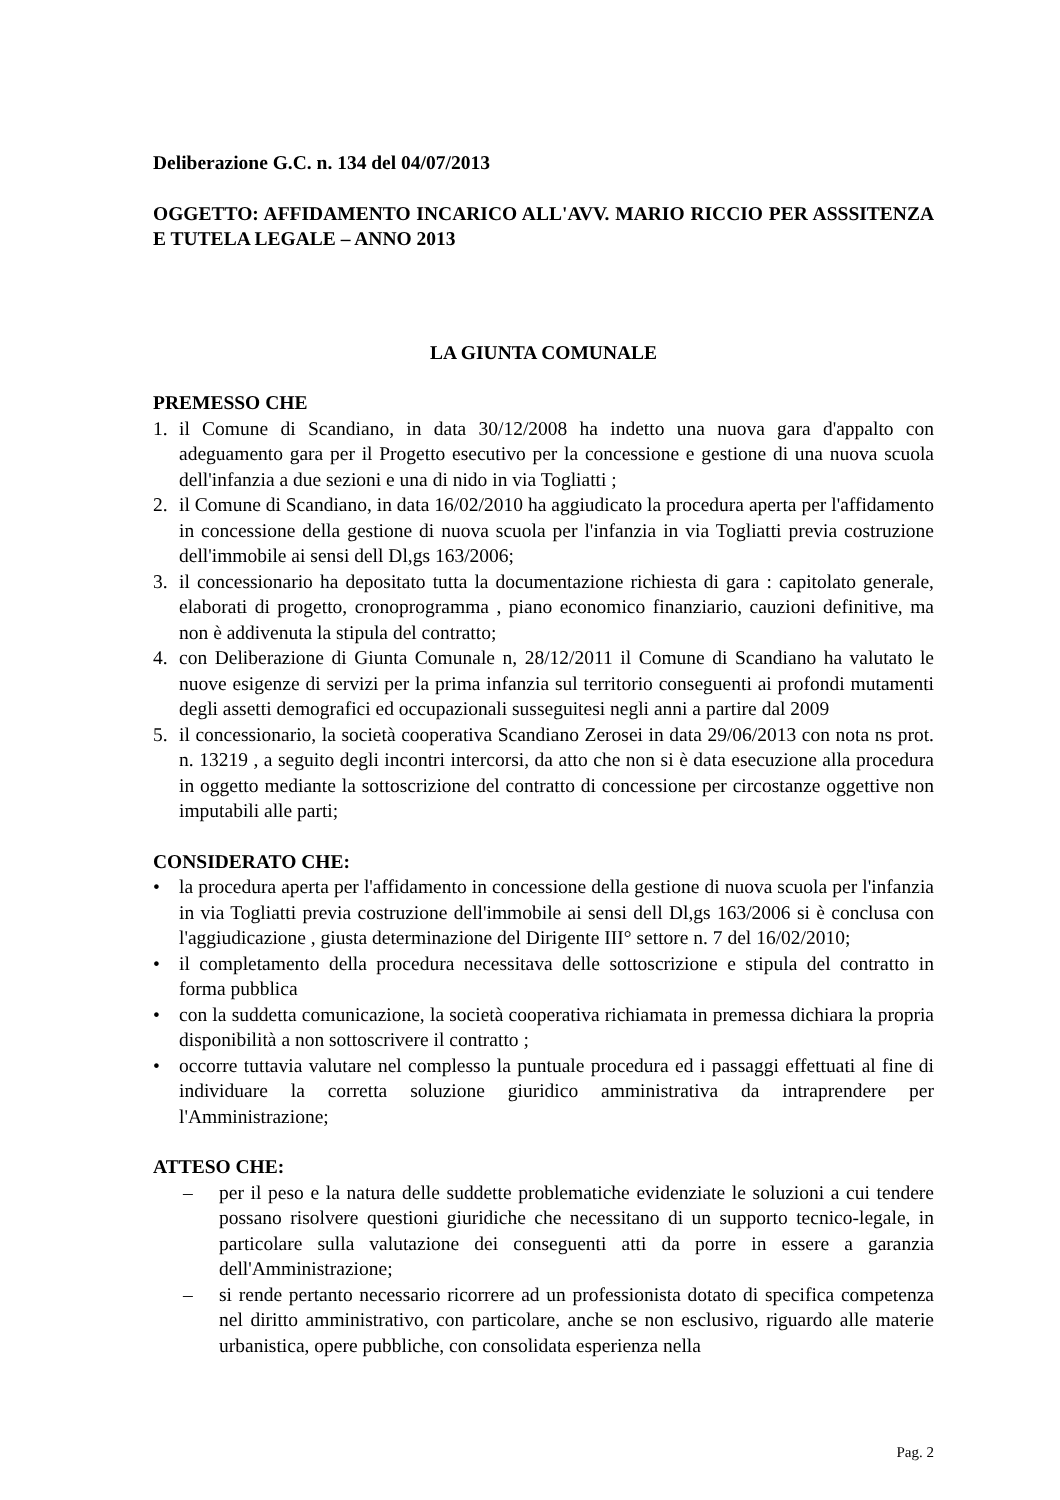Deliberazione G.C. n. 134 del 04/07/2013
OGGETTO: AFFIDAMENTO INCARICO ALL'AVV. MARIO RICCIO PER ASSSITENZA E TUTELA LEGALE – ANNO 2013
LA GIUNTA COMUNALE
PREMESSO CHE
1. il Comune di Scandiano, in data 30/12/2008 ha indetto una nuova gara d'appalto con adeguamento gara per il Progetto esecutivo per la concessione e gestione di una nuova scuola dell'infanzia a due sezioni e una di nido in via Togliatti ;
2. il Comune di Scandiano, in data 16/02/2010 ha aggiudicato la procedura aperta per l'affidamento in concessione della gestione di nuova scuola per l'infanzia in via Togliatti previa costruzione dell'immobile ai sensi dell Dl,gs 163/2006;
3. il concessionario ha depositato tutta la documentazione richiesta di gara : capitolato generale, elaborati di progetto, cronoprogramma , piano economico finanziario, cauzioni definitive, ma non è addivenuta la stipula del contratto;
4. con Deliberazione di Giunta Comunale n, 28/12/2011 il Comune di Scandiano ha valutato le nuove esigenze di servizi per la prima infanzia sul territorio conseguenti ai profondi mutamenti degli assetti demografici ed occupazionali susseguitesi negli anni a partire dal 2009
5. il concessionario, la società cooperativa Scandiano Zerosei in data 29/06/2013 con nota ns prot. n. 13219 , a seguito degli incontri intercorsi, da atto che non si è data esecuzione alla procedura in oggetto mediante la sottoscrizione del contratto di concessione per circostanze oggettive non imputabili alle parti;
CONSIDERATO CHE:
• la procedura aperta per l'affidamento in concessione della gestione di nuova scuola per l'infanzia in via Togliatti previa costruzione dell'immobile ai sensi dell Dl,gs 163/2006 si è conclusa con l'aggiudicazione , giusta determinazione del Dirigente III° settore n. 7 del 16/02/2010;
• il completamento della procedura necessitava delle sottoscrizione e stipula del contratto in forma pubblica
• con la suddetta comunicazione, la società cooperativa richiamata in premessa dichiara la propria disponibilità a non sottoscrivere il contratto ;
• occorre tuttavia valutare nel complesso la puntuale procedura ed i passaggi effettuati al fine di individuare la corretta soluzione giuridico amministrativa da intraprendere per l'Amministrazione;
ATTESO CHE:
– per il peso e la natura delle suddette problematiche evidenziate le soluzioni a cui tendere possano risolvere questioni giuridiche che necessitano di un supporto tecnico-legale, in particolare sulla valutazione dei conseguenti atti da porre in essere a garanzia dell'Amministrazione;
– si rende pertanto necessario ricorrere ad un professionista dotato di specifica competenza nel diritto amministrativo, con particolare, anche se non esclusivo, riguardo alle materie urbanistica, opere pubbliche, con consolidata esperienza nella
Pag. 2